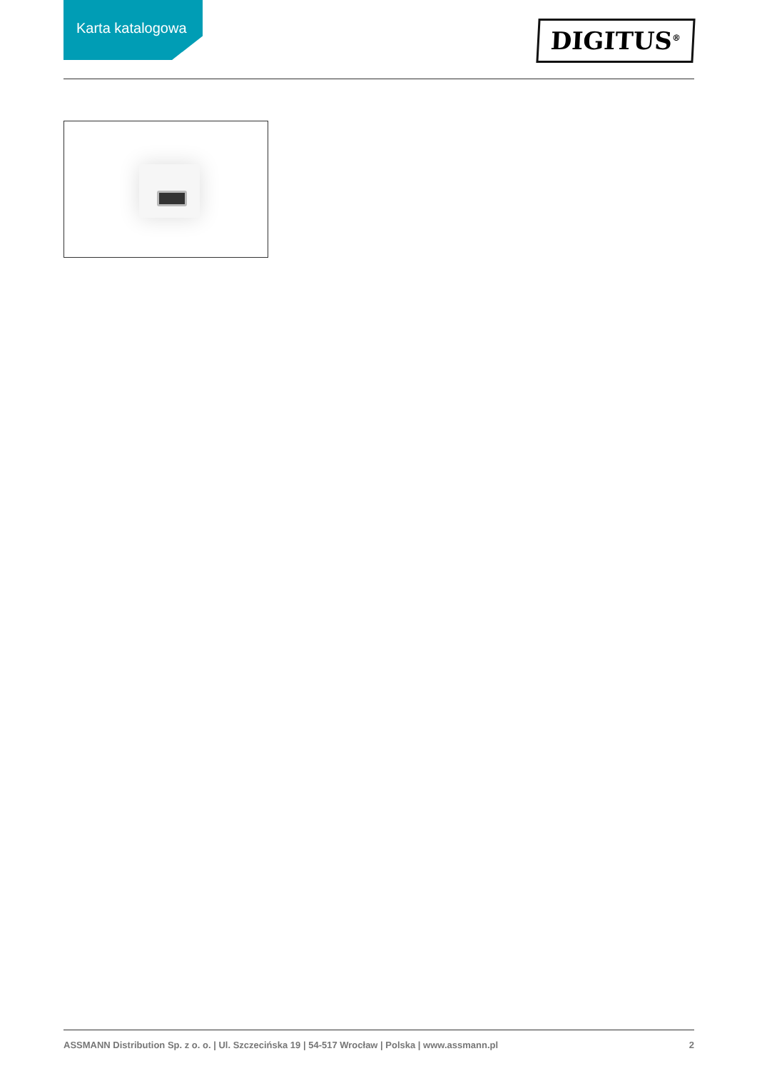Karta katalogowa
DIGITUS<sup>®</sup>
ASSMANN Distribution Sp. z o. o. | Ul. Szczecińska 19 | 54-517 Wrocław | Polska | www.assmann.pl 2